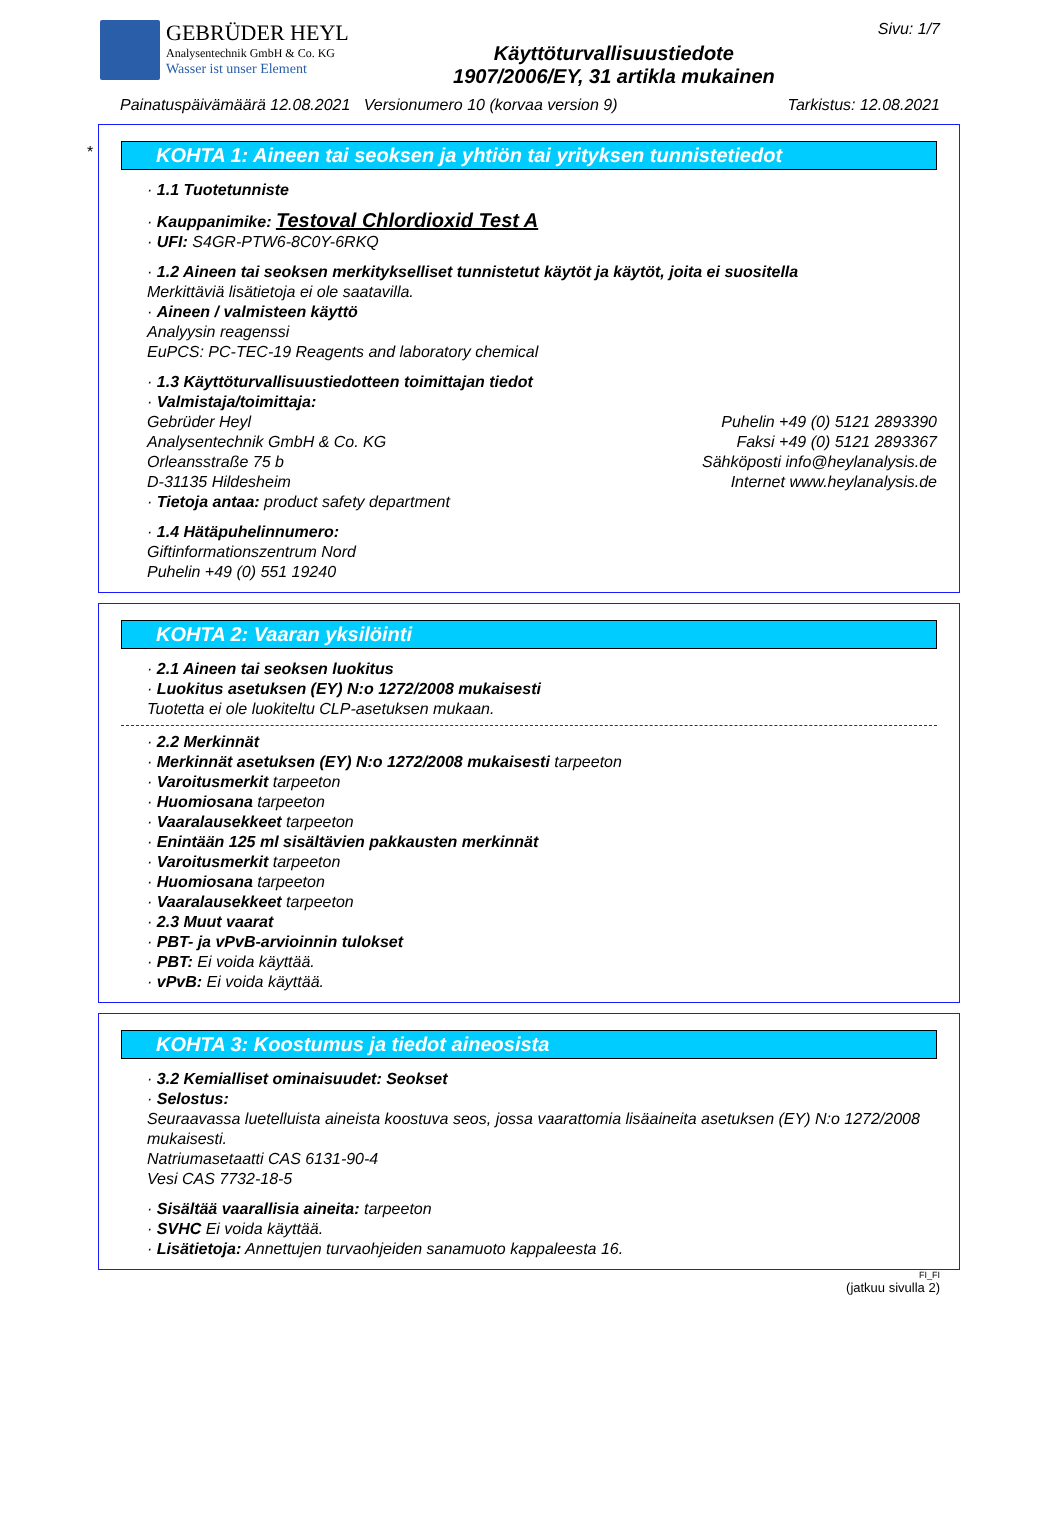GEBRÜDER HEYL
Analysentechnik GmbH & Co. KG
Wasser ist unser Element
Käyttöturvallisuustiedote
1907/2006/EY, 31 artikla mukainen
Sivu: 1/7
Painatuspäivämäärä 12.08.2021 Versionumero 10 (korvaa version 9) Tarkistus: 12.08.2021
*
KOHTA 1: Aineen tai seoksen ja yhtiön tai yrityksen tunnistetiedot
· 1.1 Tuotetunniste
· Kauppanimike: Testoval Chlordioxid Test A
· UFI: S4GR-PTW6-8C0Y-6RKQ
· 1.2 Aineen tai seoksen merkitykselliset tunnistetut käytöt ja käytöt, joita ei suositella
Merkittäviä lisätietoja ei ole saatavilla.
· Aineen / valmisteen käyttö
Analyysin reagenssi
EuPCS: PC-TEC-19 Reagents and laboratory chemical
· 1.3 Käyttöturvallisuustiedotteen toimittajan tiedot
· Valmistaja/toimittaja:
Gebrüder Heyl
Analysentechnik GmbH & Co. KG
Orleansstraße 75 b
D-31135 Hildesheim
Puhelin +49 (0) 5121 2893390
Faksi +49 (0) 5121 2893367
Sähköposti info@heylanalysis.de
Internet www.heylanalysis.de
· Tietoja antaa: product safety department
· 1.4 Hätäpuhelinnumero:
Giftinformationszentrum Nord
Puhelin +49 (0) 551 19240
KOHTA 2: Vaaran yksilöinti
· 2.1 Aineen tai seoksen luokitus
· Luokitus asetuksen (EY) N:o 1272/2008 mukaisesti
Tuotetta ei ole luokiteltu CLP-asetuksen mukaan.
· 2.2 Merkinnät
· Merkinnät asetuksen (EY) N:o 1272/2008 mukaisesti tarpeeton
· Varoitusmerkit tarpeeton
· Huomiosana tarpeeton
· Vaaralausekkeet tarpeeton
· Enintään 125 ml sisältävien pakkausten merkinnät
· Varoitusmerkit tarpeeton
· Huomiosana tarpeeton
· Vaaralausekkeet tarpeeton
· 2.3 Muut vaarat
· PBT- ja vPvB-arvioinnin tulokset
· PBT: Ei voida käyttää.
· vPvB: Ei voida käyttää.
KOHTA 3: Koostumus ja tiedot aineosista
· 3.2 Kemialliset ominaisuudet: Seokset
· Selostus:
Seuraavassa luetelluista aineista koostuva seos, jossa vaarattomia lisäaineita asetuksen (EY) N:o 1272/2008 mukaisesti.
Natriumasetaatti CAS 6131-90-4
Vesi CAS 7732-18-5
· Sisältää vaarallisia aineita: tarpeeton
· SVHC Ei voida käyttää.
· Lisätietoja: Annettujen turvaohjeiden sanamuoto kappaleesta 16.
FI_FI
(jatkuu sivulla 2)